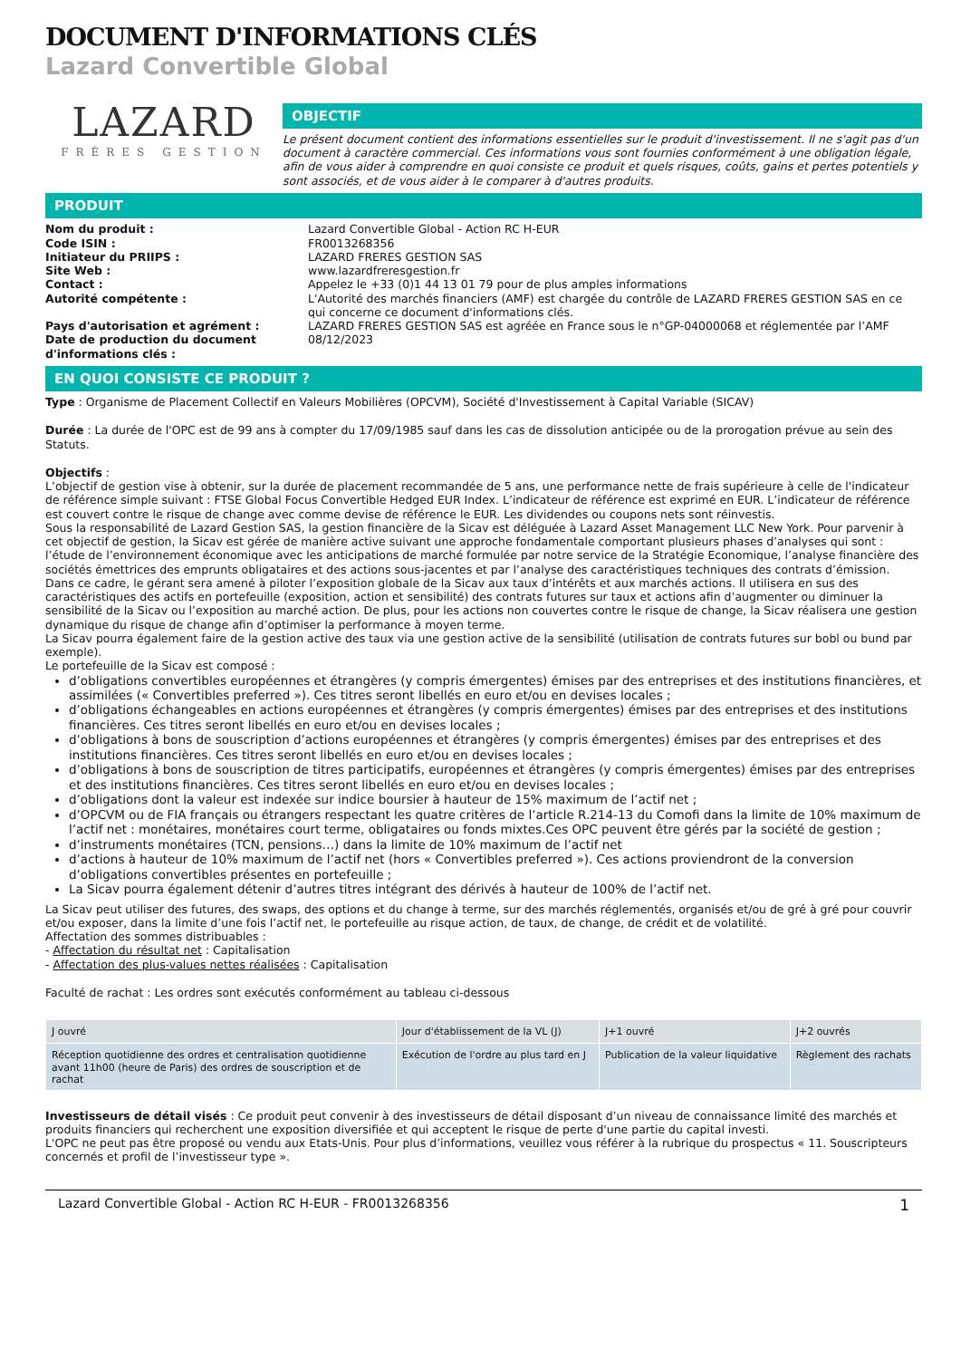DOCUMENT D'INFORMATIONS CLÉS
Lazard Convertible Global
LAZARD
FRÈRES GESTION
OBJECTIF
Le présent document contient des informations essentielles sur le produit d'investissement. Il ne s'agit pas d'un document à caractère commercial. Ces informations vous sont fournies conformément à une obligation légale, afin de vous aider à comprendre en quoi consiste ce produit et quels risques, coûts, gains et pertes potentiels y sont associés, et de vous aider à le comparer à d'autres produits.
PRODUIT
Nom du produit : Lazard Convertible Global - Action RC H-EUR Code ISIN : FR0013268356 Initiateur du PRIIPS : LAZARD FRERES GESTION SAS Site Web : www.lazardfreresgestion.fr Contact : Appelez le +33 (0)1 44 13 01 79 pour de plus amples informations Autorité compétente : L'Autorité des marchés financiers (AMF) est chargée du contrôle de LAZARD FRERES GESTION SAS en ce qui concerne ce document d'informations clés. Pays d'autorisation et agrément : LAZARD FRERES GESTION SAS est agréée en France sous le n°GP-04000068 et réglementée par l’AMF Date de production du document d'informations clés : 08/12/2023
EN QUOI CONSISTE CE PRODUIT ?
Type : Organisme de Placement Collectif en Valeurs Mobilières (OPCVM), Société d'Investissement à Capital Variable (SICAV)
Durée : La durée de l'OPC est de 99 ans à compter du 17/09/1985 sauf dans les cas de dissolution anticipée ou de la prorogation prévue au sein des Statuts.
Objectifs :
L’objectif de gestion vise à obtenir, sur la durée de placement recommandée de 5 ans, une performance nette de frais supérieure à celle de l'indicateur de référence simple suivant : FTSE Global Focus Convertible Hedged EUR Index. L’indicateur de référence est exprimé en EUR. L’indicateur de référence est couvert contre le risque de change avec comme devise de référence le EUR. Les dividendes ou coupons nets sont réinvestis.
Sous la responsabilité de Lazard Gestion SAS, la gestion financière de la Sicav est déléguée à Lazard Asset Management LLC New York. Pour parvenir à cet objectif de gestion, la Sicav est gérée de manière active suivant une approche fondamentale comportant plusieurs phases d’analyses qui sont : l’étude de l’environnement économique avec les anticipations de marché formulée par notre service de la Stratégie Economique, l’analyse financière des sociétés émettrices des emprunts obligataires et des actions sous-jacentes et par l’analyse des caractéristiques techniques des contrats d’émission.
Dans ce cadre, le gérant sera amené à piloter l’exposition globale de la Sicav aux taux d’intérêts et aux marchés actions. Il utilisera en sus des caractéristiques des actifs en portefeuille (exposition, action et sensibilité) des contrats futures sur taux et actions afin d’augmenter ou diminuer la sensibilité de la Sicav ou l’exposition au marché action. De plus, pour les actions non couvertes contre le risque de change, la Sicav réalisera une gestion dynamique du risque de change afin d’optimiser la performance à moyen terme.
La Sicav pourra également faire de la gestion active des taux via une gestion active de la sensibilité (utilisation de contrats futures sur bobl ou bund par exemple).
Le portefeuille de la Sicav est composé :
d’obligations convertibles européennes et étrangères (y compris émergentes) émises par des entreprises et des institutions financières, et assimilées (« Convertibles preferred »). Ces titres seront libellés en euro et/ou en devises locales ;
d’obligations échangeables en actions européennes et étrangères (y compris émergentes) émises par des entreprises et des institutions financières. Ces titres seront libellés en euro et/ou en devises locales ;
d’obligations à bons de souscription d’actions européennes et étrangères (y compris émergentes) émises par des entreprises et des institutions financières. Ces titres seront libellés en euro et/ou en devises locales ;
d’obligations à bons de souscription de titres participatifs, européennes et étrangères (y compris émergentes) émises par des entreprises et des institutions financières. Ces titres seront libellés en euro et/ou en devises locales ;
d’obligations dont la valeur est indexée sur indice boursier à hauteur de 15% maximum de l’actif net ;
d’OPCVM ou de FIA français ou étrangers respectant les quatre critères de l’article R.214-13 du Comofi dans la limite de 10% maximum de l’actif net : monétaires, monétaires court terme, obligataires ou fonds mixtes.Ces OPC peuvent être gérés par la société de gestion ;
d’instruments monétaires (TCN, pensions…) dans la limite de 10% maximum de l’actif net
d’actions à hauteur de 10% maximum de l’actif net (hors « Convertibles preferred »). Ces actions proviendront de la conversion d’obligations convertibles présentes en portefeuille ;
La Sicav pourra également détenir d’autres titres intégrant des dérivés à hauteur de 100% de l’actif net.
La Sicav peut utiliser des futures, des swaps, des options et du change à terme, sur des marchés réglementés, organisés et/ou de gré à gré pour couvrir et/ou exposer, dans la limite d’une fois l’actif net, le portefeuille au risque action, de taux, de change, de crédit et de volatilité.
Affectation des sommes distribuables :
- Affectation du résultat net : Capitalisation
- Affectation des plus-values nettes réalisées : Capitalisation
Faculté de rachat : Les ordres sont exécutés conformément au tableau ci-dessous
| J ouvré | Jour d'établissement de la VL (J) | J+1 ouvré | J+2 ouvrés |
| --- | --- | --- | --- |
| Réception quotidienne des ordres et centralisation quotidienne avant 11h00 (heure de Paris) des ordres de souscription et de rachat | Exécution de l'ordre au plus tard en J | Publication de la valeur liquidative | Règlement des rachats |
Investisseurs de détail visés : Ce produit peut convenir à des investisseurs de détail disposant d’un niveau de connaissance limité des marchés et produits financiers qui recherchent une exposition diversifiée et qui acceptent le risque de perte d'une partie du capital investi.
L'OPC ne peut pas être proposé ou vendu aux Etats-Unis. Pour plus d’informations, veuillez vous référer à la rubrique du prospectus « 11. Souscripteurs concernés et profil de l’investisseur type ».
Lazard Convertible Global - Action RC H-EUR - FR0013268356 1